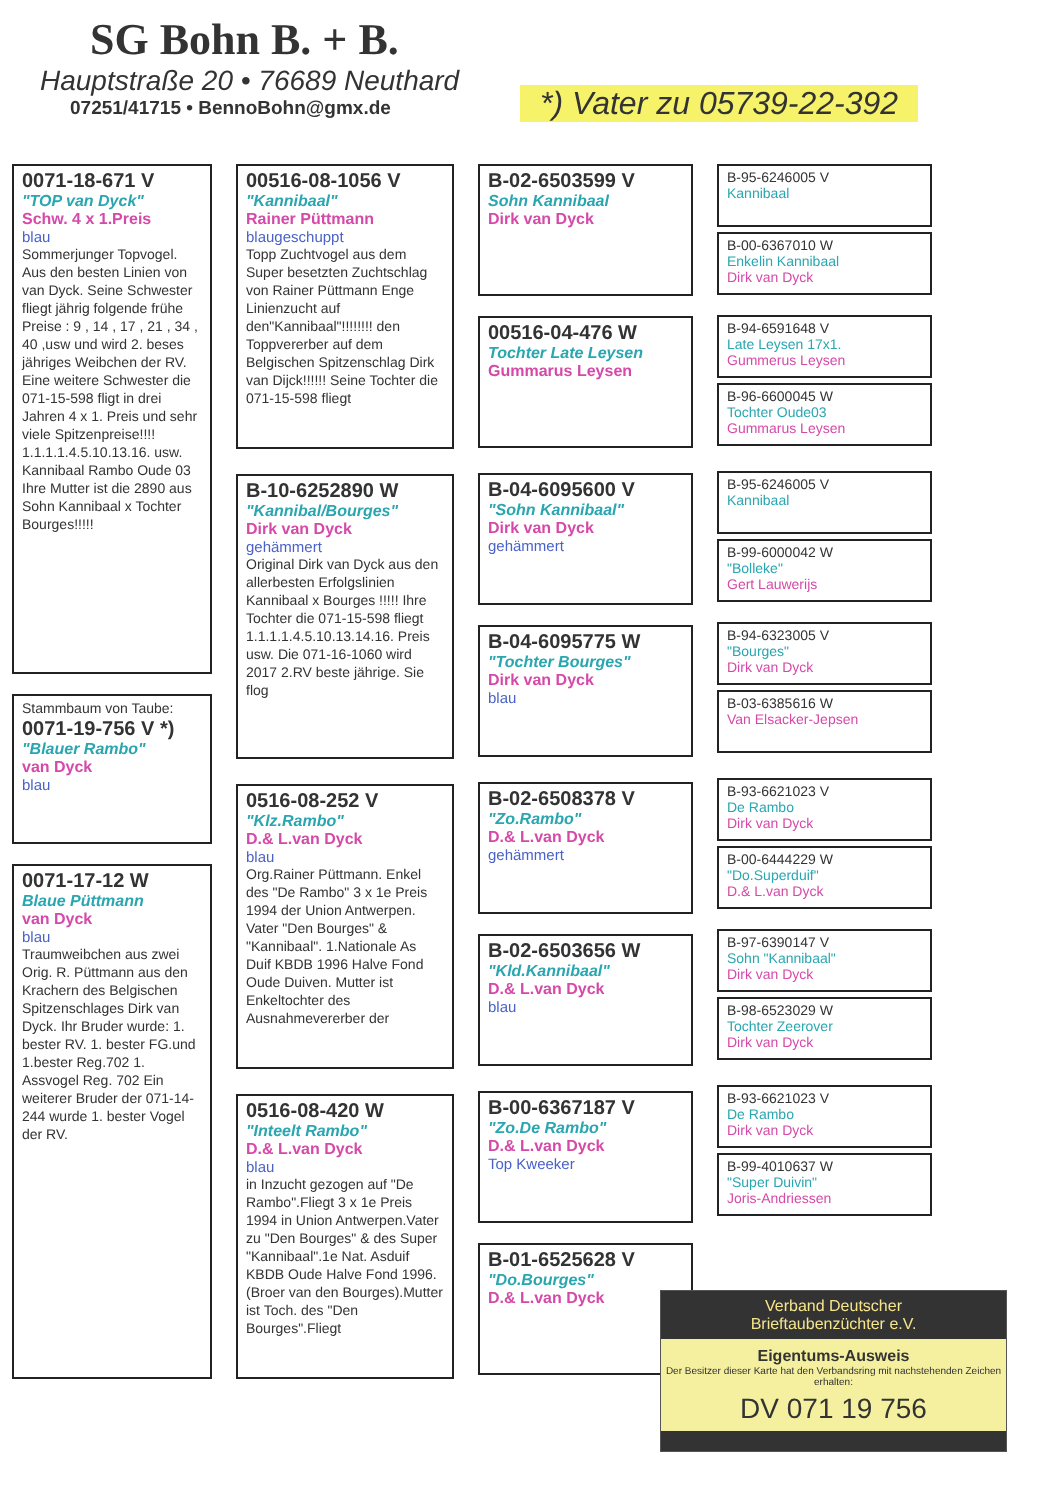SG Bohn B. + B.
Hauptstraße 20 • 76689 Neuthard
07251/41715 • BennoBohn@gmx.de
*) Vater zu 05739-22-392
0071-18-671 V
"TOP van Dyck"
Schw. 4 x 1.Preis
blau
Sommerjunger Topvogel. Aus den besten Linien von van Dyck. Seine Schwester fliegt jährig folgende frühe Preise : 9 , 14 , 17 , 21 , 34 , 40 ,usw und wird 2. beses jähriges Weibchen der RV. Eine weitere Schwester die 071-15-598 fligt in drei Jahren 4 x 1. Preis und sehr viele Spitzenpreise!!!! 1.1.1.1.4.5.10.13.16. usw. Kannibaal Rambo Oude 03 Ihre Mutter ist die 2890 aus Sohn Kannibaal x Tochter Bourges!!!!!
Stammbaum von Taube:
0071-19-756 V *)
"Blauer Rambo"
van Dyck
blau
0071-17-12 W
Blaue Püttmann
van Dyck
blau
Traumweibchen aus zwei Orig. R. Püttmann aus den Krachern des Belgischen Spitzenschlages Dirk van Dyck. Ihr Bruder wurde: 1. bester RV. 1. bester FG.und 1.bester Reg.702 1. Assvogel Reg. 702 Ein weiterer Bruder der 071-14-244 wurde 1. bester Vogel der RV.
00516-08-1056 V
"Kannibaal"
Rainer Püttmann
blaugeschuppt
Topp Zuchtvogel aus dem Super besetzten Zuchtschlag von Rainer Püttmann Enge Linienzucht auf den"Kannibaal"!!!!!!!! den Toppvererber auf dem Belgischen Spitzenschlag Dirk van Dijck!!!!!! Seine Tochter die 071-15-598 fliegt
B-10-6252890 W
"Kannibal/Bourges"
Dirk van Dyck
gehämmert
Original Dirk van Dyck aus den allerbesten Erfolgslinien Kannibaal x Bourges !!!!! Ihre Tochter die 071-15-598 fliegt 1.1.1.1.4.5.10.13.14.16. Preis usw. Die 071-16-1060 wird 2017 2.RV beste jährige. Sie flog
0516-08-252 V
"Klz.Rambo"
D.& L.van Dyck
blau
Org.Rainer Püttmann. Enkel des "De Rambo" 3 x 1e Preis 1994 der Union Antwerpen. Vater "Den Bourges" & "Kannibaal". 1.Nationale As Duif KBDB 1996 Halve Fond Oude Duiven. Mutter ist Enkeltochter des Ausnahmevererber der
0516-08-420 W
"Inteelt Rambo"
D.& L.van Dyck
blau
in Inzucht gezogen auf "De Rambo".Fliegt 3 x 1e Preis 1994 in Union Antwerpen.Vater zu "Den Bourges" & des Super "Kannibaal".1e Nat. Asduif KBDB Oude Halve Fond 1996. (Broer van den Bourges).Mutter ist Toch. des "Den Bourges".Fliegt
B-02-6503599 V
Sohn Kannibaal
Dirk van Dyck
00516-04-476 W
Tochter Late Leysen
Gummarus Leysen
B-04-6095600 V
"Sohn Kannibaal"
Dirk van Dyck
gehämmert
B-04-6095775 W
"Tochter Bourges"
Dirk van Dyck
blau
B-02-6508378 V
"Zo.Rambo"
D.& L.van Dyck
gehämmert
B-02-6503656 W
"Kld.Kannibaal"
D.& L.van Dyck
blau
B-00-6367187 V
"Zo.De Rambo"
D.& L.van Dyck
Top Kweeker
B-01-6525628 V
"Do.Bourges"
D.& L.van Dyck
B-95-6246005 V
Kannibaal
B-00-6367010 W
Enkelin Kannibaal
Dirk van Dyck
B-94-6591648 V
Late Leysen 17x1.
Gummerus Leysen
B-96-6600045 W
Tochter Oude03
Gummarus Leysen
B-95-6246005 V
Kannibaal
B-99-6000042 W
"Bolleke"
Gert Lauwerijs
B-94-6323005 V
"Bourges"
Dirk van Dyck
B-03-6385616 W
Van Elsacker-Jepsen
B-93-6621023 V
De Rambo
Dirk van Dyck
B-00-6444229 W
"Do.Superduif"
D.& L.van Dyck
B-97-6390147 V
Sohn "Kannibaal"
Dirk van Dyck
B-98-6523029 W
Tochter Zeerover
Dirk van Dyck
B-93-6621023 V
De Rambo
Dirk van Dyck
B-99-4010637 W
"Super Duivin"
Joris-Andriessen
Verband Deutscher
Brieftaubenzüchter e.V.
Eigentums-Ausweis
Der Besitzer dieser Karte hat den Verbandsring mit nachstehenden Zeichen erhalten:
DV 071 19 756